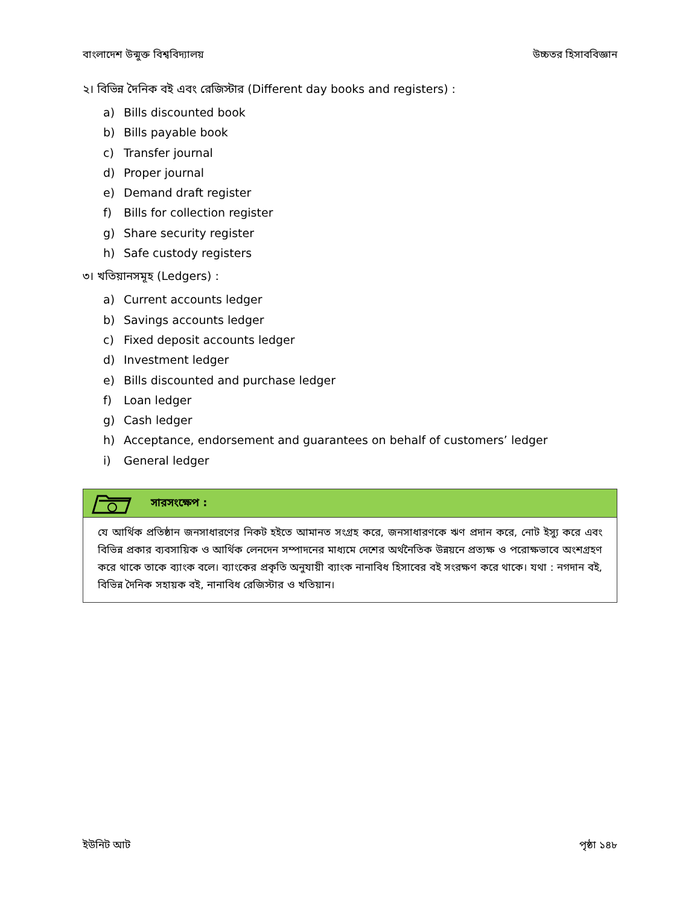বাংলাদেশ উন্মুক্ত বিশ্ববিদ্যালয় উচ্চতর হিসাববিজ্ঞান
২। বিভিন্ন দৈনিক বই এবং রেজিস্টার (Different day books and registers) :
a) Bills discounted book
b) Bills payable book
c) Transfer journal
d) Proper journal
e) Demand draft register
f) Bills for collection register
g) Share security register
h) Safe custody registers
৩। খতিয়ানসমূহ (Ledgers) :
a) Current accounts ledger
b) Savings accounts ledger
c) Fixed deposit accounts ledger
d) Investment ledger
e) Bills discounted and purchase ledger
f) Loan ledger
g) Cash ledger
h) Acceptance, endorsement and guarantees on behalf of customers’ ledger
i) General ledger
সারসংক্ষেপ :
যে আর্থিক প্রতিষ্ঠান জনসাধারণের নিকট হইতে আমানত সংগ্রহ করে, জনসাধারণকে ঋণ প্রদান করে, নোট ইস্যু করে এবং বিভিন্ন প্রকার ব্যবসায়িক ও আর্থিক লেনদেন সম্পাদনের মাধ্যমে দেশের অর্থনৈতিক উন্নয়নে প্রত্যক্ষ ও পরোক্ষভাবে অংশগ্রহণ করে থাকে তাকে ব্যাংক বলে। ব্যাংকের প্রকৃতি অনুযায়ী ব্যাংক নানাবিধ হিসাবের বই সংরক্ষণ করে থাকে। যথা : নগদান বই, বিভিন্ন দৈনিক সহায়ক বই, নানাবিধ রেজিস্টার ও খতিয়ান।
ইউনিট আট পৃষ্ঠা ১৪৮